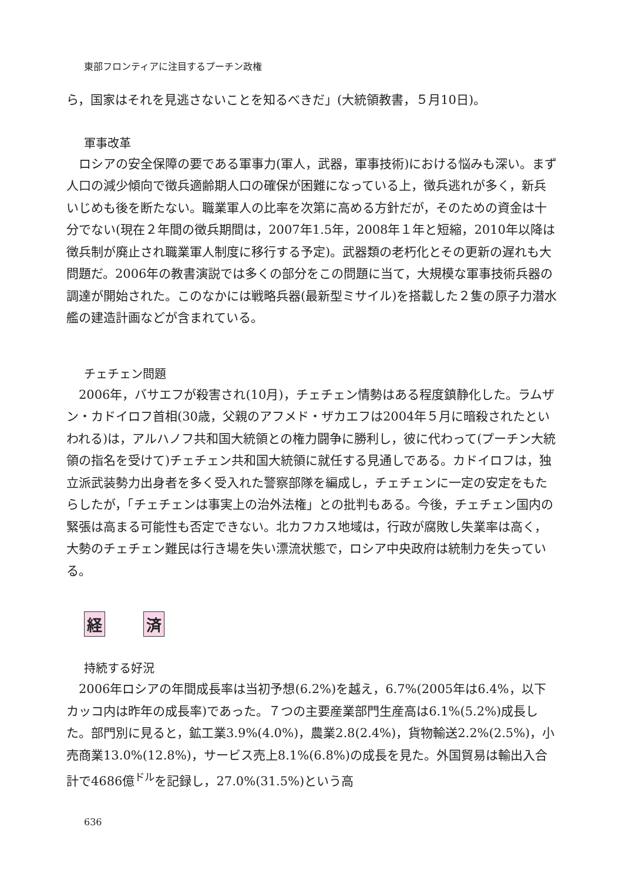東部フロンティアに注目するプーチン政権
ら，国家はそれを見逃さないことを知るべきだ」(大統領教書，５月10日)。
軍事改革
ロシアの安全保障の要である軍事力(軍人，武器，軍事技術)における悩みも深い。まず人口の減少傾向で徴兵適齢期人口の確保が困難になっている上，徴兵逃れが多く，新兵いじめも後を断たない。職業軍人の比率を次第に高める方針だが，そのための資金は十分でない(現在２年間の徴兵期間は，2007年1.5年，2008年１年と短縮，2010年以降は徴兵制が廃止され職業軍人制度に移行する予定)。武器類の老朽化とその更新の遅れも大問題だ。2006年の教書演説では多くの部分をこの問題に当て，大規模な軍事技術兵器の調達が開始された。このなかには戦略兵器(最新型ミサイル)を搭載した２隻の原子力潜水艦の建造計画などが含まれている。
チェチェン問題
2006年，バサエフが殺害され(10月)，チェチェン情勢はある程度鎮静化した。ラムザン・カドイロフ首相(30歳，父親のアフメド・ザカエフは2004年５月に暗殺されたといわれる)は，アルハノフ共和国大統領との権力闘争に勝利し，彼に代わって(プーチン大統領の指名を受けて)チェチェン共和国大統領に就任する見通しである。カドイロフは，独立派武装勢力出身者を多く受入れた警察部隊を編成し，チェチェンに一定の安定をもたらしたが，「チェチェンは事実上の治外法権」との批判もある。今後，チェチェン国内の緊張は高まる可能性も否定できない。北カフカス地域は，行政が腐敗し失業率は高く，大勢のチェチェン難民は行き場を失い漂流状態で，ロシア中央政府は統制力を失っている。
経 済
持続する好況
2006年ロシアの年間成長率は当初予想(6.2%)を越え，6.7%(2005年は6.4%，以下カッコ内は昨年の成長率)であった。７つの主要産業部門生産高は6.1%(5.2%)成長した。部門別に見ると，鉱工業3.9%(4.0%)，農業2.8(2.4%)，貨物輸送2.2%(2.5%)，小売商業13.0%(12.8%)，サービス売上8.1%(6.8%)の成長を見た。外国貿易は輸出入合計で4686億<sup>ドル</sup>を記録し，27.0%(31.5%)という高
636